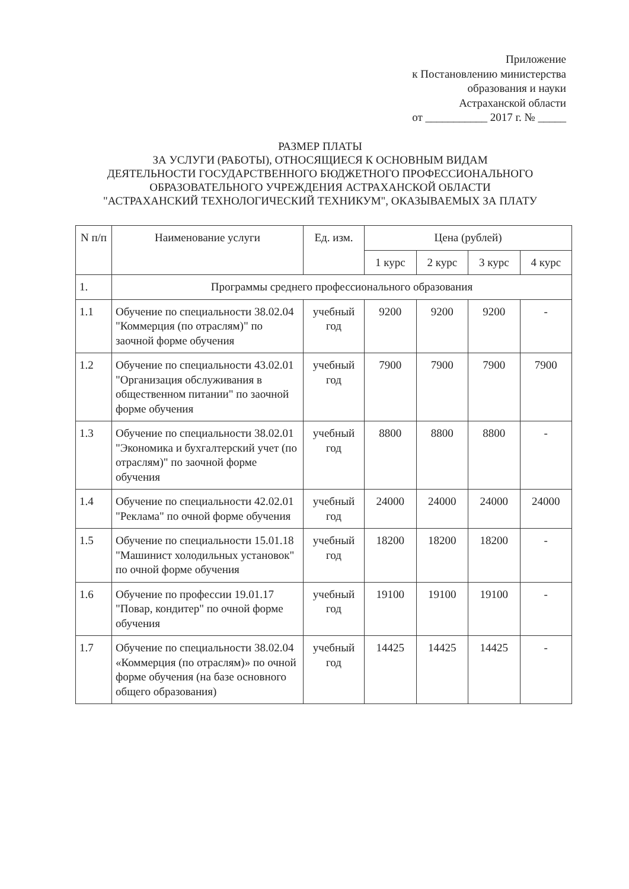Приложение
к Постановлению министерства
образования и науки
Астраханской области
от ___________ 2017 г. № _____
РАЗМЕР ПЛАТЫ
ЗА УСЛУГИ (РАБОТЫ), ОТНОСЯЩИЕСЯ К ОСНОВНЫМ ВИДАМ
ДЕЯТЕЛЬНОСТИ ГОСУДАРСТВЕННОГО БЮДЖЕТНОГО ПРОФЕССИОНАЛЬНОГО
ОБРАЗОВАТЕЛЬНОГО УЧРЕЖДЕНИЯ АСТРАХАНСКОЙ ОБЛАСТИ
"АСТРАХАНСКИЙ ТЕХНОЛОГИЧЕСКИЙ ТЕХНИКУМ", ОКАЗЫВАЕМЫХ ЗА ПЛАТУ
| N п/п | Наименование услуги | Ед. изм. | Цена (рублей) | | | |
| --- | --- | --- | --- | --- | --- | --- |
| | | | 1 курс | 2 курс | 3 курс | 4 курс |
| 1. | Программы среднего профессионального образования | | | | | |
| 1.1 | Обучение по специальности 38.02.04 "Коммерция (по отраслям)" по заочной форме обучения | учебный год | 9200 | 9200 | 9200 | - |
| 1.2 | Обучение по специальности 43.02.01 "Организация обслуживания в общественном питании" по заочной форме обучения | учебный год | 7900 | 7900 | 7900 | 7900 |
| 1.3 | Обучение по специальности 38.02.01 "Экономика и бухгалтерский учет (по отраслям)" по заочной форме обучения | учебный год | 8800 | 8800 | 8800 | - |
| 1.4 | Обучение по специальности 42.02.01 "Реклама" по очной форме обучения | учебный год | 24000 | 24000 | 24000 | 24000 |
| 1.5 | Обучение по специальности 15.01.18 "Машинист холодильных установок" по очной форме обучения | учебный год | 18200 | 18200 | 18200 | - |
| 1.6 | Обучение по профессии 19.01.17 "Повар, кондитер" по очной форме обучения | учебный год | 19100 | 19100 | 19100 | - |
| 1.7 | Обучение по специальности 38.02.04 «Коммерция (по отраслям)» по очной форме обучения (на базе основного общего образования) | учебный год | 14425 | 14425 | 14425 | - |